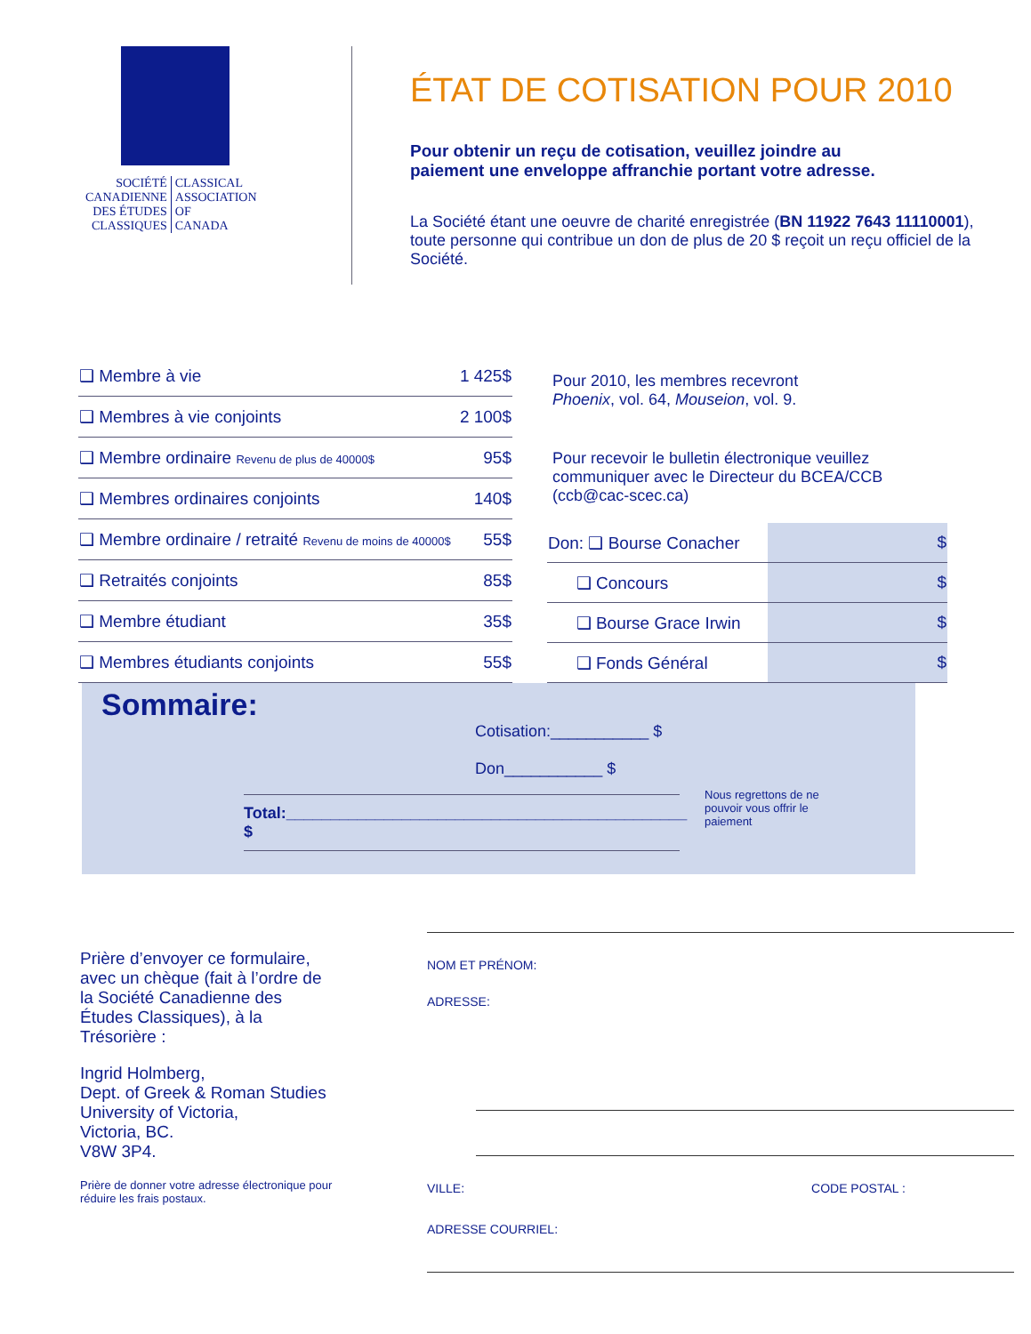SOCIÉTÉ
CANADIENNE
DES ÉTUDES
CLASSIQUES
CLASSICAL
ASSOCIATION
OF
CANADA
ÉTAT DE COTISATION POUR 2010
Pour obtenir un reçu de cotisation, veuillez joindre au
paiement une enveloppe affranchie portant votre adresse.
La Société étant une oeuvre de charité enregistrée (BN 11922 7643 11110001),
toute personne qui contribue un don de plus de 20 $ reçoit un reçu officiel de la Société.
| ❑ Membre à vie | 1 425$ |
| ❑ Membres à vie conjoints | 2 100$ |
| ❑ Membre ordinaire Revenu de plus de 40000$ | 95$ |
| ❑ Membres ordinaires conjoints | 140$ |
| ❑ Membre ordinaire / retraité Revenu de moins de 40000$ | 55$ |
| ❑ Retraités conjoints | 85$ |
| ❑ Membre étudiant | 35$ |
| ❑ Membres étudiants conjoints | 55$ |
Pour 2010, les membres recevront
Phoenix, vol. 64, Mouseion, vol. 9.
Pour recevoir le bulletin électronique veuillez communiquer avec le Directeur du BCEA/CCB (ccb@cac-scec.ca)
| Don: ❑ Bourse Conacher | $ |
| ❑ Concours | $ |
| ❑ Bourse Grace Irwin | $ |
| ❑ Fonds Général | $ |
Sommaire:
Cotisation:___________ $
Don___________ $
Total:_____________________________________________ $
Nous regrettons de ne pouvoir vous offrir le paiement
Prière d’envoyer ce formulaire, avec un chèque (fait à l’ordre de la Société Canadienne des Études Classiques), à la Trésorière :
Ingrid Holmberg,
Dept. of Greek & Roman Studies
University of Victoria,
Victoria, BC.
V8W 3P4.
Prière de donner votre adresse électronique pour réduire les frais postaux.
NOM ET PRÉNOM:
ADRESSE:
VILLE: CODE POSTAL :
ADRESSE COURRIEL: